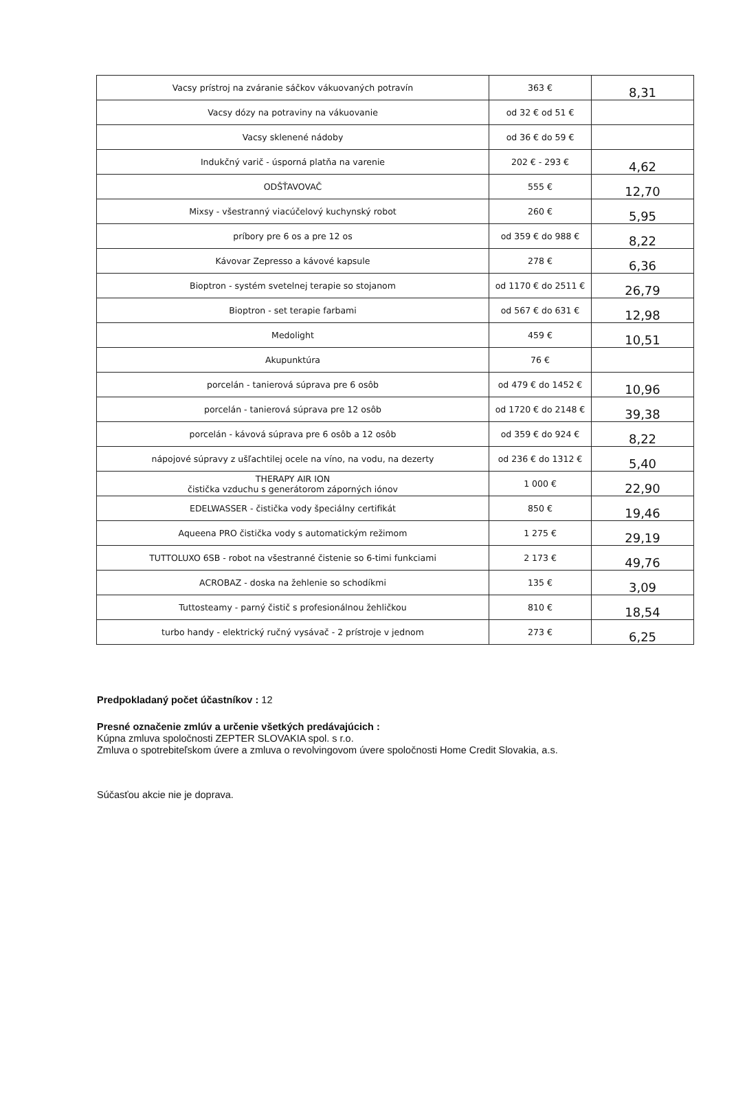| Vacsy prístroj na zváranie sáčkov vákuovaných potravín | 363 € | 8,31 |
| Vacsy dózy na potraviny na vákuovanie | od 32 € od 51 € | |
| Vacsy sklenené nádoby | od 36 € do 59 € | |
| Indukčný varič - úsporná platňa na varenie | 202 € - 293 € | 4,62 |
| ODŠŤAVOVAČ | 555 € | 12,70 |
| Mixsy - všestranný viacúčelový kuchynský robot | 260 € | 5,95 |
| príbory pre 6 os a pre 12 os | od 359 € do 988 € | 8,22 |
| Kávovar Zepresso a kávové kapsule | 278 € | 6,36 |
| Bioptron - systém svetelnej terapie so stojanom | od 1170 € do 2511 € | 26,79 |
| Bioptron - set terapie farbami | od 567 € do 631 € | 12,98 |
| Medolight | 459 € | 10,51 |
| Akupunktúra | 76 € | |
| porcelán - tanierová súprava pre 6 osôb | od 479 € do 1452 € | 10,96 |
| porcelán - tanierová súprava pre 12 osôb | od 1720 € do 2148 € | 39,38 |
| porcelán - kávová súprava pre 6 osôb a 12 osôb | od 359 € do 924 € | 8,22 |
| nápojové súpravy z ušľachtilej ocele na víno, na vodu, na dezerty | od 236 € do 1312 € | 5,40 |
| THERAPY AIR ION čistička vzduchu s generátorom záporných iónov | 1 000 € | 22,90 |
| EDELWASSER - čistička vody špeciálny certifikát | 850 € | 19,46 |
| Aqueena PRO čistička vody s automatickým režimom | 1 275 € | 29,19 |
| TUTTOLUXO 6SB - robot na všestranné čistenie so 6-timi funkciami | 2 173 € | 49,76 |
| ACROBAZ - doska na žehlenie so schodíkmi | 135 € | 3,09 |
| Tuttosteamy - parný čistič s profesionálnou žehličkou | 810 € | 18,54 |
| turbo handy - elektrický ručný vysávač - 2 prístroje v jednom | 273 € | 6,25 |
Predpokladaný počet účastníkov : 12
Presné označenie zmlúv a určenie všetkých predávajúcich :
Kúpna zmluva spoločnosti ZEPTER SLOVAKIA spol. s r.o.
Zmluva o spotrebiteľskom úvere a zmluva o revolvingovom úvere spoločnosti Home Credit Slovakia, a.s.
Súčasťou akcie nie je doprava.